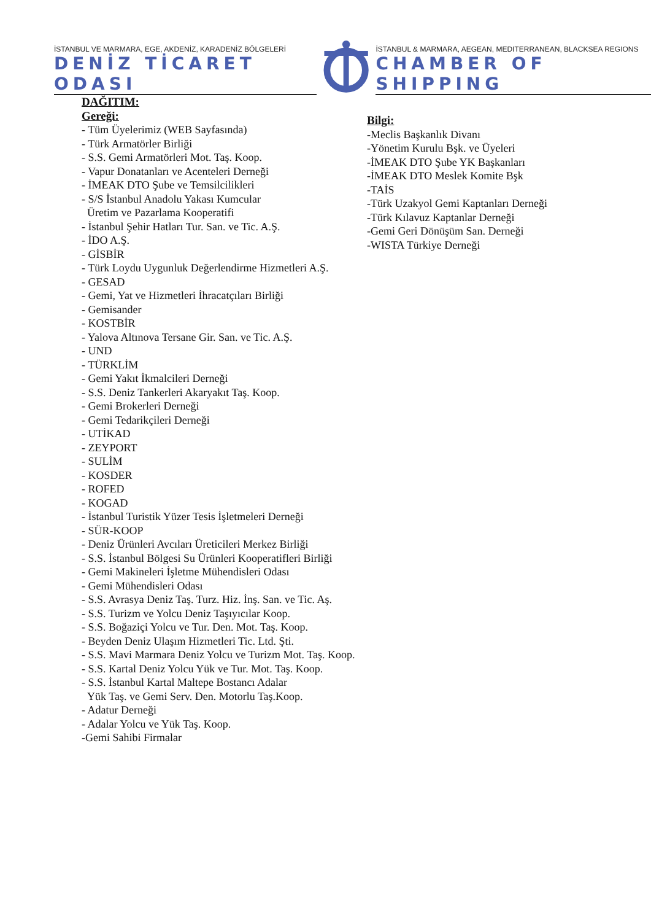İSTANBUL VE MARMARA, EGE, AKDENİZ, KARADENİZ BÖLGELERİ
DENİZ TİCARET ODASI
İSTANBUL & MARMARA, AEGEAN, MEDITERRANEAN, BLACKSEA REGIONS
CHAMBER OF SHIPPING
DAĞITIM:
Gereği:
- Tüm Üyelerimiz (WEB Sayfasında)
- Türk Armatörler Birliği
- S.S. Gemi Armatörleri Mot. Taş. Koop.
- Vapur Donatanları ve Acenteleri Derneği
- İMEAK DTO Şube ve Temsilcilikleri
- S/S İstanbul Anadolu Yakası Kumcular
Üretim ve Pazarlama Kooperatifi
- İstanbul Şehir Hatları Tur. San. ve Tic. A.Ş.
- İDO A.Ş.
- GİSBİR
- Türk Loydu Uygunluk Değerlendirme Hizmetleri A.Ş.
- GESAD
- Gemi, Yat ve Hizmetleri İhracatçıları Birliği
- Gemisander
- KOSTBİR
- Yalova Altınova Tersane Gir. San. ve Tic. A.Ş.
- UND
- TÜRKLİM
- Gemi Yakıt İkmalcileri Derneği
- S.S. Deniz Tankerleri Akaryakıt Taş. Koop.
- Gemi Brokerleri Derneği
- Gemi Tedarikçileri Derneği
- UTİKAD
- ZEYPORT
- SULİM
- KOSDER
- ROFED
- KOGAD
- İstanbul Turistik Yüzer Tesis İşletmeleri Derneği
- SÜR-KOOP
- Deniz Ürünleri Avcıları Üreticileri Merkez Birliği
- S.S. İstanbul Bölgesi Su Ürünleri Kooperatifleri Birliği
- Gemi Makineleri İşletme Mühendisleri Odası
- Gemi Mühendisleri Odası
- S.S. Avrasya Deniz Taş. Turz. Hiz. İnş. San. ve Tic. Aş.
- S.S. Turizm ve Yolcu Deniz Taşıyıcılar Koop.
- S.S. Boğaziçi Yolcu ve Tur. Den. Mot. Taş. Koop.
- Beyden Deniz Ulaşım Hizmetleri Tic. Ltd. Şti.
- S.S. Mavi Marmara Deniz Yolcu ve Turizm Mot. Taş. Koop.
- S.S. Kartal Deniz Yolcu Yük ve Tur. Mot. Taş. Koop.
- S.S. İstanbul Kartal Maltepe Bostancı Adalar
Yük Taş. ve Gemi Serv. Den. Motorlu Taş.Koop.
- Adatur Derneği
- Adalar Yolcu ve Yük Taş. Koop.
-Gemi Sahibi Firmalar
Bilgi:
-Meclis Başkanlık Divanı
-Yönetim Kurulu Bşk. ve Üyeleri
-İMEAK DTO Şube YK Başkanları
-İMEAK DTO Meslek Komite Bşk
-TAİS
-Türk Uzakyol Gemi Kaptanları Derneği
-Türk Kılavuz Kaptanlar Derneği
-Gemi Geri Dönüşüm San. Derneği
-WISTA Türkiye Derneği